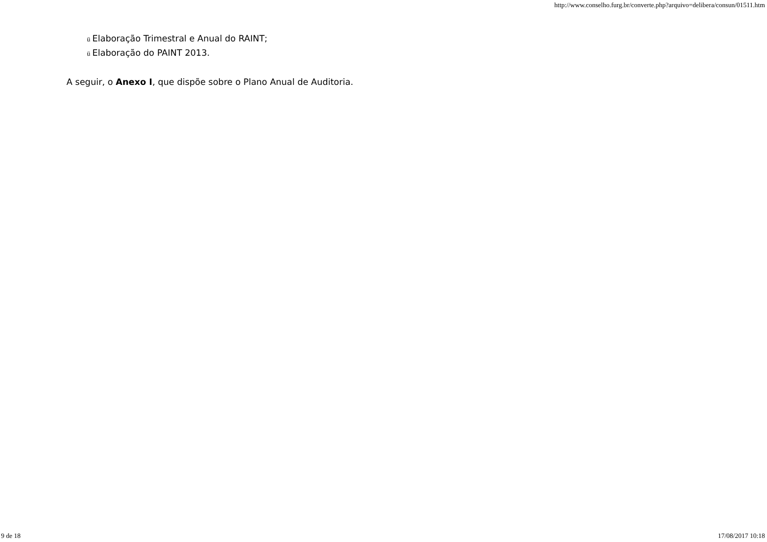http://www.conselho.furg.br/converte.php?arquivo=delibera/consun/01511.htm
ü Elaboração Trimestral e Anual do RAINT;
ü Elaboração do PAINT 2013.
A seguir, o Anexo I, que dispõe sobre o Plano Anual de Auditoria.
9 de 18 17/08/2017 10:18